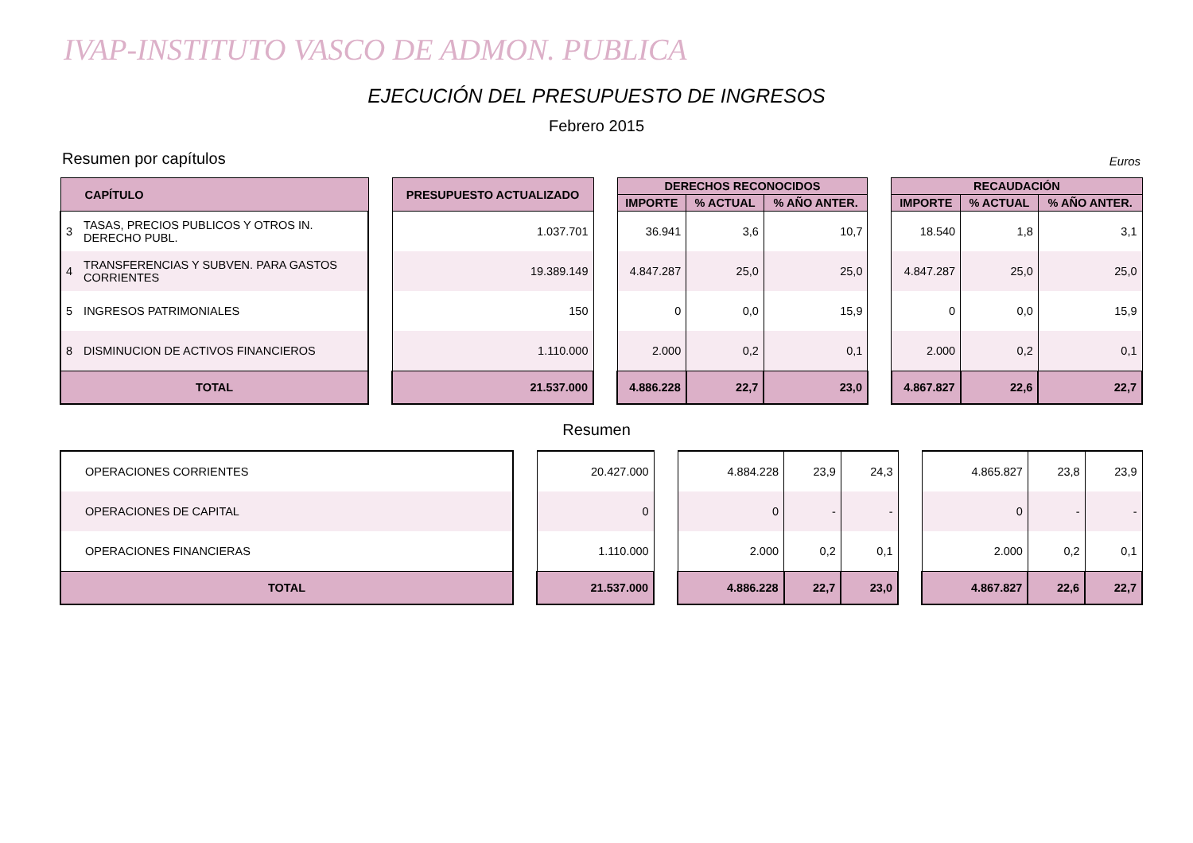IVAP-INSTITUTO VASCO DE ADMON. PUBLICA
EJECUCIÓN DEL PRESUPUESTO DE INGRESOS
Febrero 2015
Resumen por capítulos Euros
| CAPÍTULO | | | PRESUPUESTO ACTUALIZADO | | DERECHOS RECONOCIDOS | | | | RECAUDACIÓN | | |
| | | | | | IMPORTE | % ACTUAL | % AÑO ANTER. | | IMPORTE | % ACTUAL | % AÑO ANTER. |
| 3 | TASAS, PRECIOS PUBLICOS Y OTROS IN. DERECHO PUBL. | | 1.037.701 | | 36.941 | 3,6 | 10,7 | | 18.540 | 1,8 | 3,1 |
| 4 | TRANSFERENCIAS Y SUBVEN. PARA GASTOS CORRIENTES | | 19.389.149 | | 4.847.287 | 25,0 | 25,0 | | 4.847.287 | 25,0 | 25,0 |
| 5 | INGRESOS PATRIMONIALES | | 150 | | 0 | 0,0 | 15,9 | | 0 | 0,0 | 15,9 |
| 8 | DISMINUCION DE ACTIVOS FINANCIEROS | | 1.110.000 | | 2.000 | 0,2 | 0,1 | | 2.000 | 0,2 | 0,1 |
| TOTAL | | | 21.537.000 | | 4.886.228 | 22,7 | 23,0 | | 4.867.827 | 22,6 | 22,7 |
Resumen
| OPERACIONES CORRIENTES | | 20.427.000 | | 4.884.228 | 23,9 | 24,3 | | 4.865.827 | 23,8 | 23,9 |
| OPERACIONES DE CAPITAL | | 0 | | 0 | - | - | | 0 | - | - |
| OPERACIONES FINANCIERAS | | 1.110.000 | | 2.000 | 0,2 | 0,1 | | 2.000 | 0,2 | 0,1 |
| TOTAL | | 21.537.000 | | 4.886.228 | 22,7 | 23,0 | | 4.867.827 | 22,6 | 22,7 |